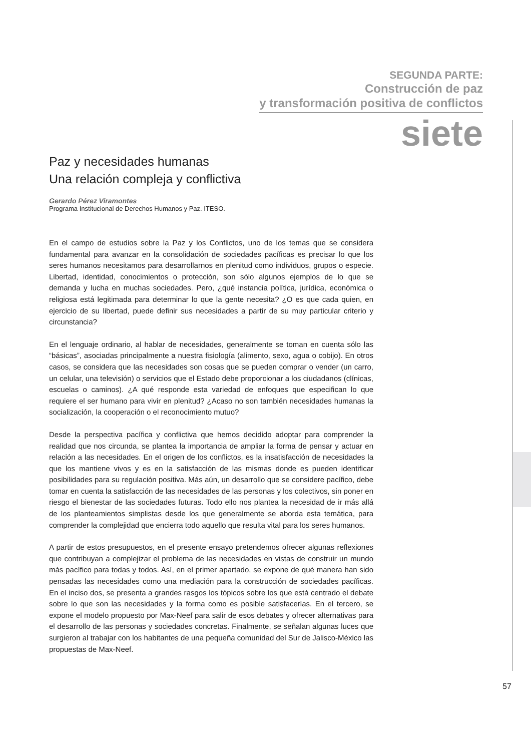SEGUNDA PARTE:
Construcción de paz
y transformación positiva de conflictos
siete
Paz y necesidades humanas
Una relación compleja y conflictiva
Gerardo Pérez Viramontes
Programa Institucional de Derechos Humanos y Paz. ITESO.
En el campo de estudios sobre la Paz y los Conflictos, uno de los temas que se considera fundamental para avanzar en la consolidación de sociedades pacíficas es precisar lo que los seres humanos necesitamos para desarrollarnos en plenitud como individuos, grupos o especie. Libertad, identidad, conocimientos o protección, son sólo algunos ejemplos de lo que se demanda y lucha en muchas sociedades. Pero, ¿qué instancia política, jurídica, económica o religiosa está legitimada para determinar lo que la gente necesita? ¿O es que cada quien, en ejercicio de su libertad, puede definir sus necesidades a partir de su muy particular criterio y circunstancia?
En el lenguaje ordinario, al hablar de necesidades, generalmente se toman en cuenta sólo las “básicas”, asociadas principalmente a nuestra fisiología (alimento, sexo, agua o cobijo). En otros casos, se considera que las necesidades son cosas que se pueden comprar o vender (un carro, un celular, una televisión) o servicios que el Estado debe proporcionar a los ciudadanos (clínicas, escuelas o caminos). ¿A qué responde esta variedad de enfoques que especifican lo que requiere el ser humano para vivir en plenitud? ¿Acaso no son también necesidades humanas la socialización, la cooperación o el reconocimiento mutuo?
Desde la perspectiva pacífica y conflictiva que hemos decidido adoptar para comprender la realidad que nos circunda, se plantea la importancia de ampliar la forma de pensar y actuar en relación a las necesidades. En el origen de los conflictos, es la insatisfacción de necesidades la que los mantiene vivos y es en la satisfacción de las mismas donde es pueden identificar posibilidades para su regulación positiva. Más aún, un desarrollo que se considere pacífico, debe tomar en cuenta la satisfacción de las necesidades de las personas y los colectivos, sin poner en riesgo el bienestar de las sociedades futuras. Todo ello nos plantea la necesidad de ir más allá de los planteamientos simplistas desde los que generalmente se aborda esta temática, para comprender la complejidad que encierra todo aquello que resulta vital para los seres humanos.
A partir de estos presupuestos, en el presente ensayo pretendemos ofrecer algunas reflexiones que contribuyan a complejizar el problema de las necesidades en vistas de construir un mundo más pacífico para todas y todos. Así, en el primer apartado, se expone de qué manera han sido pensadas las necesidades como una mediación para la construcción de sociedades pacíficas. En el inciso dos, se presenta a grandes rasgos los tópicos sobre los que está centrado el debate sobre lo que son las necesidades y la forma como es posible satisfacerlas. En el tercero, se expone el modelo propuesto por Max-Neef para salir de esos debates y ofrecer alternativas para el desarrollo de las personas y sociedades concretas. Finalmente, se señalan algunas luces que surgieron al trabajar con los habitantes de una pequeña comunidad del Sur de Jalisco-México las propuestas de Max-Neef.
57